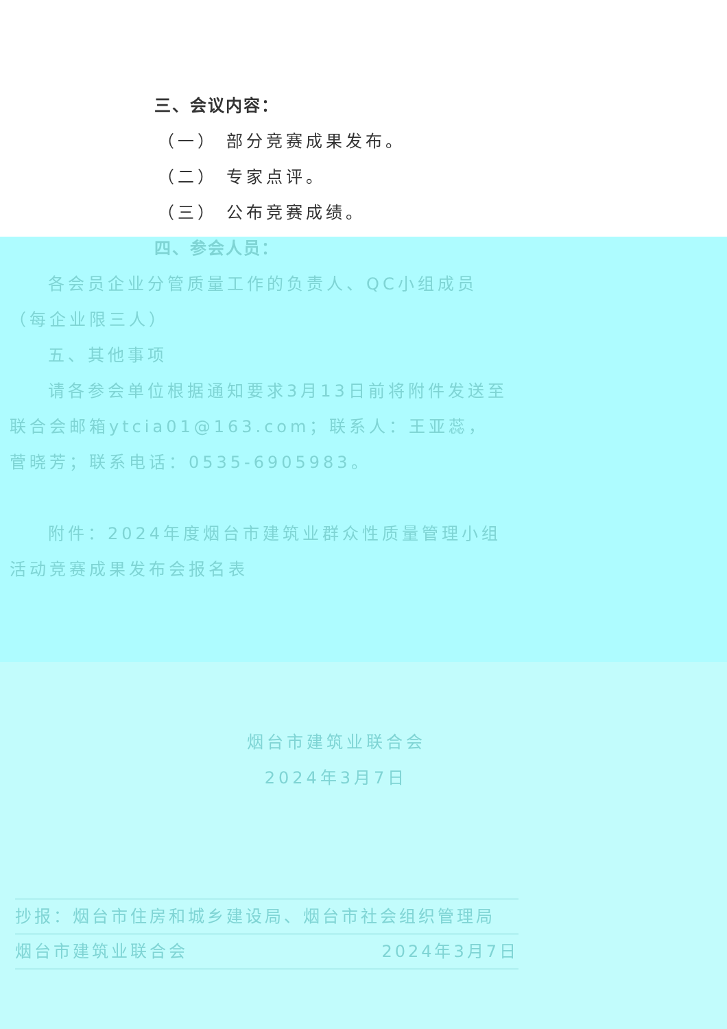三、会议内容：
（一） 部分竞赛成果发布。
（二） 专家点评。
（三） 公布竞赛成绩。
四、参会人员：
各会员企业分管质量工作的负责人、QC小组成员（每企业限三人）
五、其他事项
请各参会单位根据通知要求3月13日前将附件发送至联合会邮箱ytcia01@163.com；联系人：王亚蕊，菅晓芳；联系电话：0535-6905983。
附件：2024年度烟台市建筑业群众性质量管理小组活动竞赛成果发布会报名表
烟台市建筑业联合会
2024年3月7日
抄报：烟台市住房和城乡建设局、烟台市社会组织管理局
烟台市建筑业联合会 2024年3月7日